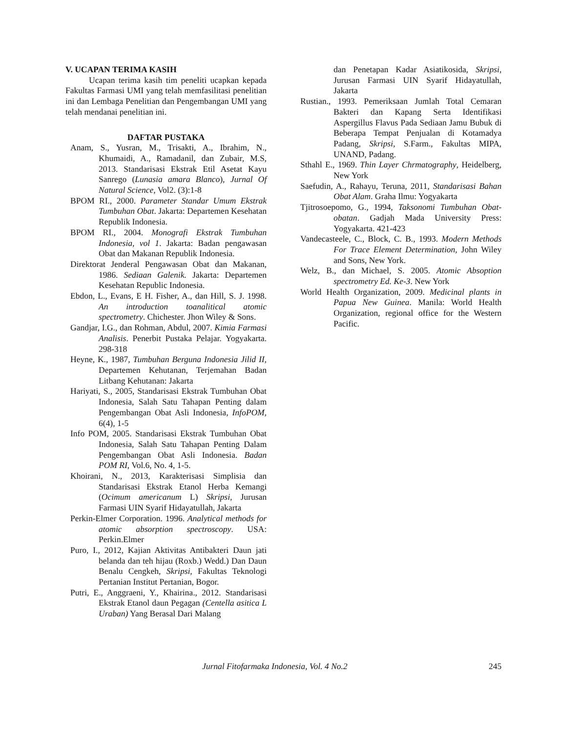V. UCAPAN TERIMA KASIH
Ucapan terima kasih tim peneliti ucapkan kepada Fakultas Farmasi UMI yang telah memfasilitasi penelitian ini dan Lembaga Penelitian dan Pengembangan UMI yang telah mendanai penelitian ini.
DAFTAR PUSTAKA
Anam, S., Yusran, M., Trisakti, A., Ibrahim, N., Khumaidi, A., Ramadanil, dan Zubair, M.S, 2013. Standarisasi Ekstrak Etil Asetat Kayu Sanrego (Lunasia amara Blanco), Jurnal Of Natural Science, Vol2. (3):1-8
BPOM RI., 2000. Parameter Standar Umum Ekstrak Tumbuhan Obat. Jakarta: Departemen Kesehatan Republik Indonesia.
BPOM RI., 2004. Monografi Ekstrak Tumbuhan Indonesia, vol 1. Jakarta: Badan pengawasan Obat dan Makanan Republik Indonesia.
Direktorat Jenderal Pengawasan Obat dan Makanan, 1986. Sediaan Galenik. Jakarta: Departemen Kesehatan Republic Indonesia.
Ebdon, L., Evans, E H. Fisher, A., dan Hill, S. J. 1998. An introduction toanalitical atomic spectrometry. Chichester. Jhon Wiley & Sons.
Gandjar, I.G., dan Rohman, Abdul, 2007. Kimia Farmasi Analisis. Penerbit Pustaka Pelajar. Yogyakarta. 298-318
Heyne, K., 1987, Tumbuhan Berguna Indonesia Jilid II, Departemen Kehutanan, Terjemahan Badan Litbang Kehutanan: Jakarta
Hariyati, S., 2005, Standarisasi Ekstrak Tumbuhan Obat Indonesia, Salah Satu Tahapan Penting dalam Pengembangan Obat Asli Indonesia, InfoPOM, 6(4), 1-5
Info POM, 2005. Standarisasi Ekstrak Tumbuhan Obat Indonesia, Salah Satu Tahapan Penting Dalam Pengembangan Obat Asli Indonesia. Badan POM RI, Vol.6, No. 4, 1-5.
Khoirani, N., 2013, Karakterisasi Simplisia dan Standarisasi Ekstrak Etanol Herba Kemangi (Ocimum americanum L) Skripsi, Jurusan Farmasi UIN Syarif Hidayatullah, Jakarta
Perkin-Elmer Corporation. 1996. Analytical methods for atomic absorption spectroscopy. USA: Perkin.Elmer
Puro, I., 2012, Kajian Aktivitas Antibakteri Daun jati belanda dan teh hijau (Roxb.) Wedd.) Dan Daun Benalu Cengkeh, Skripsi, Fakultas Teknologi Pertanian Institut Pertanian, Bogor.
Putri, E., Anggraeni, Y., Khairina., 2012. Standarisasi Ekstrak Etanol daun Pegagan (Centella asitica L Uraban) Yang Berasal Dari Malang
dan Penetapan Kadar Asiatikosida, Skripsi, Jurusan Farmasi UIN Syarif Hidayatullah, Jakarta
Rustian., 1993. Pemeriksaan Jumlah Total Cemaran Bakteri dan Kapang Serta Identifikasi Aspergillus Flavus Pada Sediaan Jamu Bubuk di Beberapa Tempat Penjualan di Kotamadya Padang, Skripsi, S.Farm., Fakultas MIPA, UNAND, Padang.
Sthahl E., 1969. Thin Layer Chrmatography, Heidelberg, New York
Saefudin, A., Rahayu, Teruna, 2011, Standarisasi Bahan Obat Alam. Graha Ilmu: Yogyakarta
Tjitrosoepomo, G., 1994, Taksonomi Tumbuhan Obat-obatan. Gadjah Mada University Press: Yogyakarta. 421-423
Vandecasteele, C., Block, C. B., 1993. Modern Methods For Trace Element Determination, John Wiley and Sons, New York.
Welz, B., dan Michael, S. 2005. Atomic Absoption spectrometry Ed. Ke-3. New York
World Health Organization, 2009. Medicinal plants in Papua New Guinea. Manila: World Health Organization, regional office for the Western Pacific.
Jurnal Fitofarmaka Indonesia, Vol. 4 No.2 245